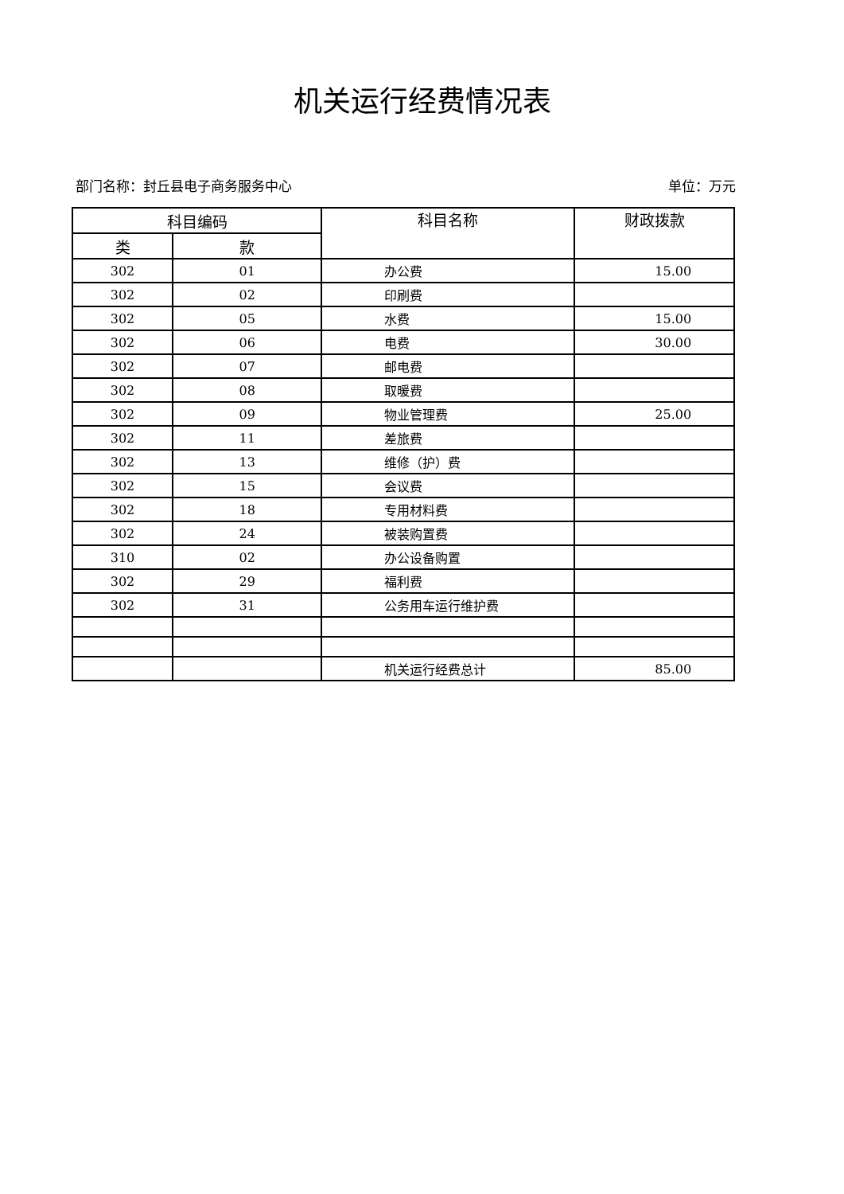机关运行经费情况表
部门名称：封丘县电子商务服务中心 单位：万元
| 科目编码 | | 科目名称 | 财政拨款 |
| --- | --- | --- | --- |
| 类 | 款 | | |
| 302 | 01 | 办公费 | 15.00 |
| 302 | 02 | 印刷费 | |
| 302 | 05 | 水费 | 15.00 |
| 302 | 06 | 电费 | 30.00 |
| 302 | 07 | 邮电费 | |
| 302 | 08 | 取暖费 | |
| 302 | 09 | 物业管理费 | 25.00 |
| 302 | 11 | 差旅费 | |
| 302 | 13 | 维修（护）费 | |
| 302 | 15 | 会议费 | |
| 302 | 18 | 专用材料费 | |
| 302 | 24 | 被装购置费 | |
| 310 | 02 | 办公设备购置 | |
| 302 | 29 | 福利费 | |
| 302 | 31 | 公务用车运行维护费 | |
| | | 机关运行经费总计 | 85.00 |